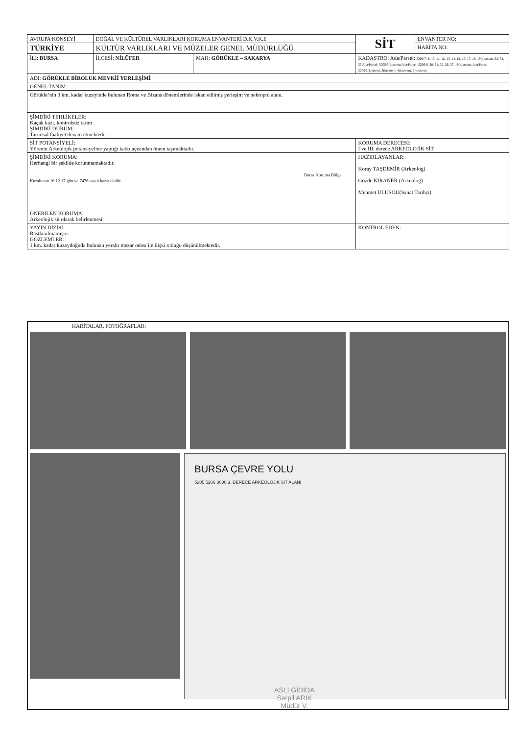| AVRUPA KONSEYİ | DOĞAL VE KÜLTÜREL VARLIKLARI KORUMA ENVANTERİ D.K.V.K.E | | | SİT | ENVANTER NO: |
| TÜRKİYE | KÜLTÜR VARLIKLARI VE MÜZELER GENEL MÜDÜRLÜĞÜ | | | | HARİTA NO: |
| İLİ: BURSA | İLÇESİ: NİLÜFER | MAH: GÖRÜKLE – SAKARYA | KADASTRO: Ada/Parsel: 5206/7, 8, 10, 11, 12, 13, 14, 15, 16, 17, 18, 19(kısmen), 33, 34, 35 Ada/Parsel: 5205/3(kısmen) Ada/Parsel: 5206/6, 20, 31, 32, 36, 37, 19(kısmen), Ada/Parsel: 5205/2(kısmen), 3(kısmen), 4(kısmen), 5(kısmen) | | |
| ADI: GÖRÜKLE BİROLUK MEVKİİ YERLEŞİMİ | | | | | |
| GENEL TANIM: | | | | | |
| Görükle’nin 3 km. kadar kuzeyinde bulunan Roma ve Bizans dönemlerinde iskan edilmiş yerleşim ve nekropol alanı. | | | | | |
| ŞİMDİKİ TEHLİKELER: Kaçak kazı, kontrolsüz tarım ŞİMDİKİ DURUM: Tarımsal faaliyet devam etmektedir. | | | | | |
| SİT POTANSİYELİ: Yörenin Arkeolojik potansiyeline yaptığı katkı açısından önem taşımaktadır. | | | | KORUMA DERECESİ: I ve III. derece ARKEOLOJİK SİT | |
| ŞİMDİKİ KORUMA: Herhangi bir şekilde korunmamaktadır. Bursa Koruma Bölge Kurulunun 16.12.17 gün ve 7476 sayılı karar ekidir. | | | | HAZIRLAYANLAR: Koray TAŞDEMİR (Arkeolog) Gözde KIRANER (Arkeolog) Mehmet ULUSOU(Sanat Tarihçi) | |
| ÖNERİLEN KORUMA: Arkeolojik sit olarak belirlenmesi. | | | | | |
| YAYIN DİZİSİ: Rastlanılmamıştır. GÖZLEMLER: 1 km. kadar kuzeydoğuda bulunan yeraltı mezar odası ile ilişki olduğu düşünülmektedir. | | | | KONTROL EDEN: | |
HARİTALAR, FOTOĞRAFLAR:
BURSA ÇEVRE YOLU
5205 5206 3000 3. DERECE ARKEOLOJİK SİT ALANI
ASLI GİDİDA
Serpil ARIK
Müdür V.